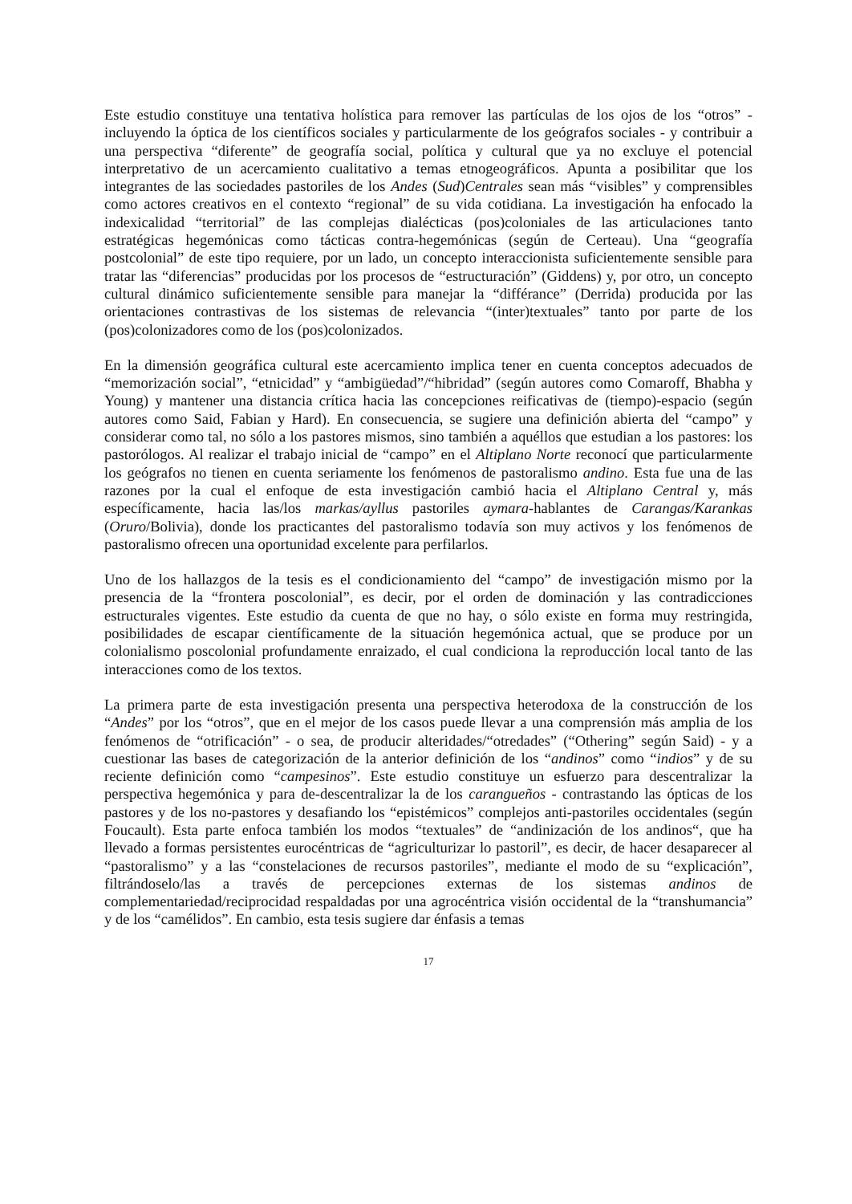Este estudio constituye una tentativa holística para remover las partículas de los ojos de los “otros” - incluyendo la óptica de los científicos sociales y particularmente de los geógrafos sociales - y contribuir a una perspectiva “diferente” de geografía social, política y cultural que ya no excluye el potencial interpretativo de un acercamiento cualitativo a temas etnogeográficos. Apunta a posibilitar que los integrantes de las sociedades pastoriles de los Andes (Sud)Centrales sean más “visibles” y comprensibles como actores creativos en el contexto “regional” de su vida cotidiana. La investigación ha enfocado la indexicalidad “territorial” de las complejas dialécticas (pos)coloniales de las articulaciones tanto estratégicas hegemónicas como tácticas contra-hegemónicas (según de Certeau). Una “geografía postcolonial” de este tipo requiere, por un lado, un concepto interaccionista suficientemente sensible para tratar las “diferencias” producidas por los procesos de “estructuración” (Giddens) y, por otro, un concepto cultural dinámico suficientemente sensible para manejar la “différance” (Derrida) producida por las orientaciones contrastivas de los sistemas de relevancia “(inter)textuales” tanto por parte de los (pos)colonizadores como de los (pos)colonizados.
En la dimensión geográfica cultural este acercamiento implica tener en cuenta conceptos adecuados de “memorización social”, “etnicidad” y “ambigüedad”/“hibridad” (según autores como Comaroff, Bhabha y Young) y mantener una distancia crítica hacia las concepciones reificativas de (tiempo)-espacio (según autores como Said, Fabian y Hard). En consecuencia, se sugiere una definición abierta del “campo” y considerar como tal, no sólo a los pastores mismos, sino también a aquéllos que estudian a los pastores: los pastorólogos. Al realizar el trabajo inicial de “campo” en el Altiplano Norte reconocí que particularmente los geógrafos no tienen en cuenta seriamente los fenómenos de pastoralismo andino. Esta fue una de las razones por la cual el enfoque de esta investigación cambió hacia el Altiplano Central y, más específicamente, hacia las/los markas/ayllus pastoriles aymara-hablantes de Carangas/Karankas (Oruro/Bolivia), donde los practicantes del pastoralismo todavía son muy activos y los fenómenos de pastoralismo ofrecen una oportunidad excelente para perfilarlos.
Uno de los hallazgos de la tesis es el condicionamiento del “campo” de investigación mismo por la presencia de la “frontera poscolonial”, es decir, por el orden de dominación y las contradicciones estructurales vigentes. Este estudio da cuenta de que no hay, o sólo existe en forma muy restringida, posibilidades de escapar científicamente de la situación hegemónica actual, que se produce por un colonialismo poscolonial profundamente enraizado, el cual condiciona la reproducción local tanto de las interacciones como de los textos.
La primera parte de esta investigación presenta una perspectiva heterodoxa de la construcción de los “Andes” por los “otros”, que en el mejor de los casos puede llevar a una comprensión más amplia de los fenómenos de “otrificación” - o sea, de producir alteridades/“otredades” (“Othering” según Said) - y a cuestionar las bases de categorización de la anterior definición de los “andinos” como “indios” y de su reciente definición como “campesinos”. Este estudio constituye un esfuerzo para descentralizar la perspectiva hegemónica y para de-descentralizar la de los carangueños - contrastando las ópticas de los pastores y de los no-pastores y desafiando los “epistémicos” complejos anti-pastoriles occidentales (según Foucault). Esta parte enfoca también los modos “textuales” de “andinización de los andinos“, que ha llevado a formas persistentes eurocéntricas de “agriculturizar lo pastoril”, es decir, de hacer desaparecer al “pastoralismo” y a las “constelaciones de recursos pastoriles”, mediante el modo de su “explicación”, filtrándoselo/las a través de percepciones externas de los sistemas andinos de complementariedad/reciprocidad respaldadas por una agrocéntrica visión occidental de la “transhumancia” y de los “camélidos”. En cambio, esta tesis sugiere dar énfasis a temas
17